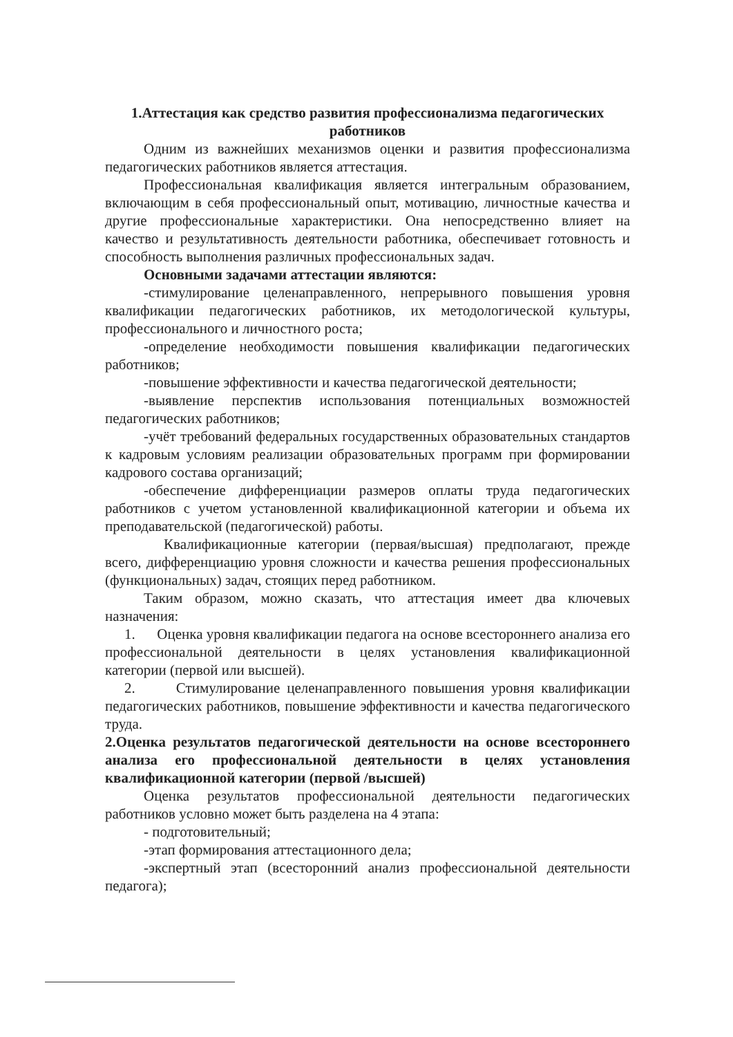1.Аттестация как средство развития профессионализма педагогических работников
Одним из важнейших механизмов оценки и развития профессионализма педагогических работников является аттестация.
Профессиональная квалификация является интегральным образованием, включающим в себя профессиональный опыт, мотивацию, личностные качества и другие профессиональные характеристики. Она непосредственно влияет на качество и результативность деятельности работника, обеспечивает готовность и способность выполнения различных профессиональных задач.
Основными задачами аттестации являются:
-стимулирование целенаправленного, непрерывного повышения уровня квалификации педагогических работников, их методологической культуры, профессионального и личностного роста;
-определение необходимости повышения квалификации педагогических работников;
-повышение эффективности и качества педагогической деятельности;
-выявление перспектив использования потенциальных возможностей педагогических работников;
-учёт требований федеральных государственных образовательных стандартов к кадровым условиям реализации образовательных программ при формировании кадрового состава организаций;
-обеспечение дифференциации размеров оплаты труда педагогических работников с учетом установленной квалификационной категории и объема их преподавательской (педагогической) работы.
Квалификационные категории (первая/высшая) предполагают, прежде всего, дифференциацию уровня сложности и качества решения профессиональных (функциональных) задач, стоящих перед работником.
Таким образом, можно сказать, что аттестация имеет два ключевых назначения:
1. Оценка уровня квалификации педагога на основе всестороннего анализа его профессиональной деятельности в целях установления квалификационной категории (первой или высшей).
2. Стимулирование целенаправленного повышения уровня квалификации педагогических работников, повышение эффективности и качества педагогического труда.
2.Оценка результатов педагогической деятельности на основе всестороннего анализа его профессиональной деятельности в целях установления квалификационной категории (первой /высшей)
Оценка результатов профессиональной деятельности педагогических работников условно может быть разделена на 4 этапа:
- подготовительный;
-этап формирования аттестационного дела;
-экспертный этап (всесторонний анализ профессиональной деятельности педагога);